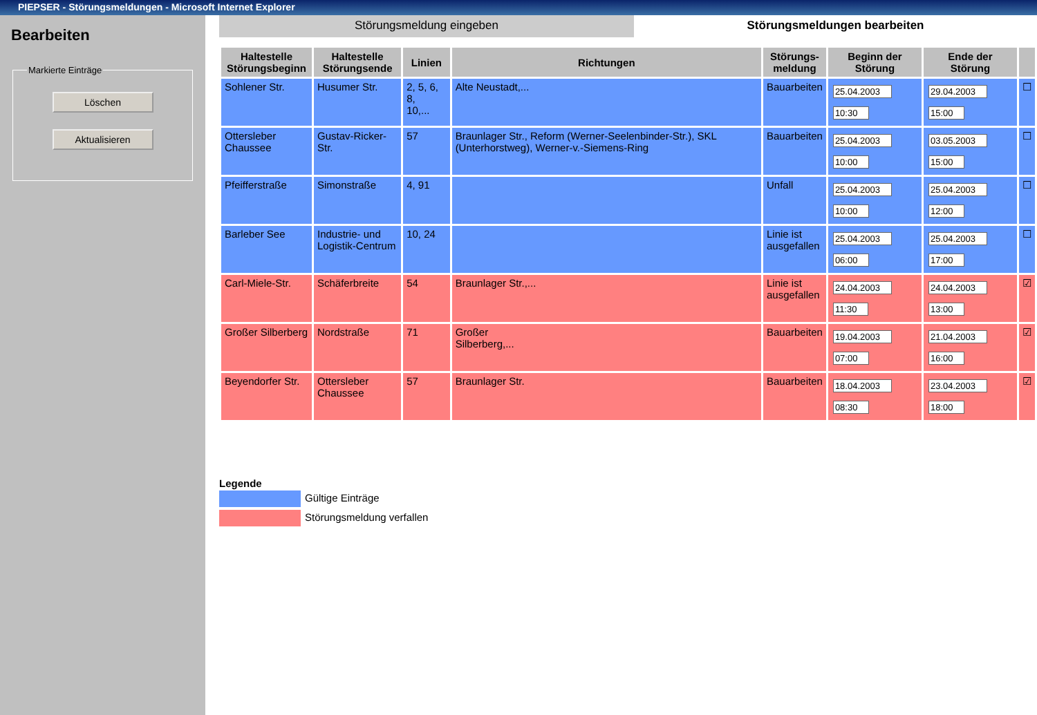PIEPSER - Störungsmeldungen - Microsoft Internet Explorer
Bearbeiten
Markierte Einträge
Löschen
Aktualisieren
Störungsmeldung eingeben Störungsmeldungen bearbeiten
| Haltestelle Störungsbeginn | Haltestelle Störungsende | Linien | Richtungen | Störungs- meldung | Beginn der Störung | Ende der Störung | |
| --- | --- | --- | --- | --- | --- | --- | --- |
| Sohlener Str. | Husumer Str. | 2, 5, 6, 8, 10,... | Alte Neustadt,... | Bauarbeiten | 25.04.2003 10:30 | 29.04.2003 15:00 | ☐ |
| Ottersleber Chaussee | Gustav-Ricker-Str. | 57 | Braunlager Str., Reform (Werner-Seelenbinder-Str.), SKL (Unterhorstweg), Werner-v.-Siemens-Ring | Bauarbeiten | 25.04.2003 10:00 | 03.05.2003 15:00 | ☐ |
| Pfeifferstraße | Simonstraße | 4, 91 | | Unfall | 25.04.2003 10:00 | 25.04.2003 12:00 | ☐ |
| Barleber See | Industrie- und Logistik-Centrum | 10, 24 | | Linie ist ausgefallen | 25.04.2003 06:00 | 25.04.2003 17:00 | ☐ |
| Carl-Miele-Str. | Schäferbreite | 54 | Braunlager Str.,... | Linie ist ausgefallen | 24.04.2003 11:30 | 24.04.2003 13:00 | ☑ |
| Großer Silberberg | Nordstraße | 71 | Großer Silberberg,... | Bauarbeiten | 19.04.2003 07:00 | 21.04.2003 16:00 | ☑ |
| Beyendorfer Str. | Ottersleber Chaussee | 57 | Braunlager Str. | Bauarbeiten | 18.04.2003 08:30 | 23.04.2003 18:00 | ☑ |
Legende
Gültige Einträge
Störungsmeldung verfallen